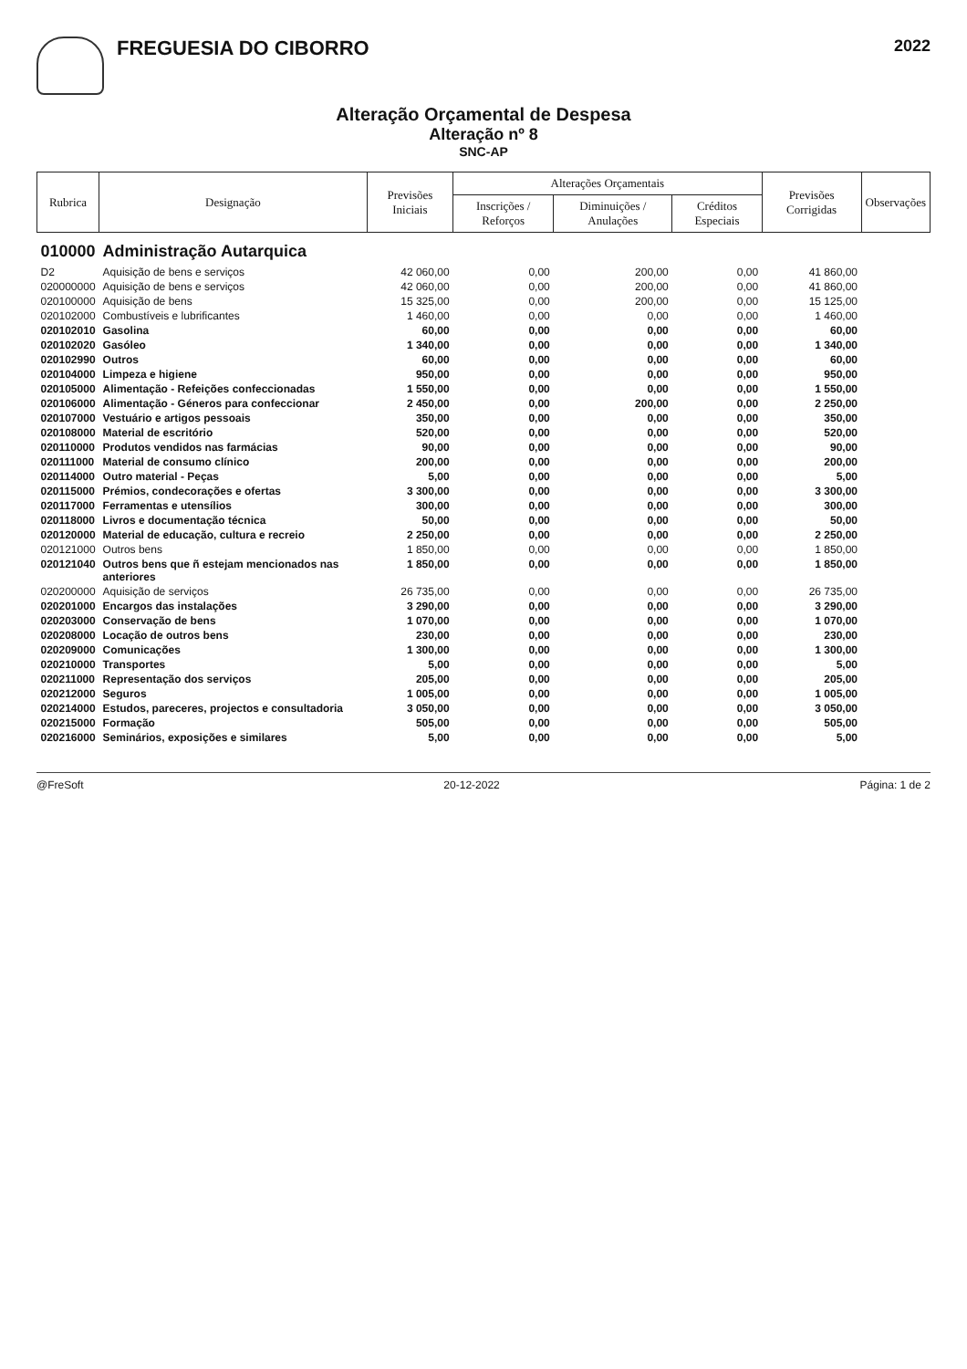FREGUESIA DO CIBORRO
2022
Alteração Orçamental de Despesa
Alteração nº 8
SNC-AP
| Rubrica | Designação | Previsões Iniciais | Alterações Orçamentais | | | Previsões Corrigidas | Observações |
| --- | --- | --- | --- | --- | --- | --- | --- |
| | | | Inscrições / Reforços | Diminuições / Anulações | Créditos Especiais | | |
| 010000 | Administração Autarquica | | | | | | |
| D2 | Aquisição de bens e serviços | 42 060,00 | 0,00 | 200,00 | 0,00 | 41 860,00 | |
| 020000000 | Aquisição de bens e serviços | 42 060,00 | 0,00 | 200,00 | 0,00 | 41 860,00 | |
| 020100000 | Aquisição de bens | 15 325,00 | 0,00 | 200,00 | 0,00 | 15 125,00 | |
| 020102000 | Combustíveis e lubrificantes | 1 460,00 | 0,00 | 0,00 | 0,00 | 1 460,00 | |
| 020102010 | Gasolina | 60,00 | 0,00 | 0,00 | 0,00 | 60,00 | |
| 020102020 | Gasóleo | 1 340,00 | 0,00 | 0,00 | 0,00 | 1 340,00 | |
| 020102990 | Outros | 60,00 | 0,00 | 0,00 | 0,00 | 60,00 | |
| 020104000 | Limpeza e higiene | 950,00 | 0,00 | 0,00 | 0,00 | 950,00 | |
| 020105000 | Alimentação - Refeições confeccionadas | 1 550,00 | 0,00 | 0,00 | 0,00 | 1 550,00 | |
| 020106000 | Alimentação - Géneros para confeccionar | 2 450,00 | 0,00 | 200,00 | 0,00 | 2 250,00 | |
| 020107000 | Vestuário e artigos pessoais | 350,00 | 0,00 | 0,00 | 0,00 | 350,00 | |
| 020108000 | Material de escritório | 520,00 | 0,00 | 0,00 | 0,00 | 520,00 | |
| 020110000 | Produtos vendidos nas farmácias | 90,00 | 0,00 | 0,00 | 0,00 | 90,00 | |
| 020111000 | Material de consumo clínico | 200,00 | 0,00 | 0,00 | 0,00 | 200,00 | |
| 020114000 | Outro material - Peças | 5,00 | 0,00 | 0,00 | 0,00 | 5,00 | |
| 020115000 | Prémios, condecorações e ofertas | 3 300,00 | 0,00 | 0,00 | 0,00 | 3 300,00 | |
| 020117000 | Ferramentas e utensílios | 300,00 | 0,00 | 0,00 | 0,00 | 300,00 | |
| 020118000 | Livros e documentação técnica | 50,00 | 0,00 | 0,00 | 0,00 | 50,00 | |
| 020120000 | Material de educação, cultura e recreio | 2 250,00 | 0,00 | 0,00 | 0,00 | 2 250,00 | |
| 020121000 | Outros bens | 1 850,00 | 0,00 | 0,00 | 0,00 | 1 850,00 | |
| 020121040 | Outros bens que ñ estejam mencionados nas anteriores | 1 850,00 | 0,00 | 0,00 | 0,00 | 1 850,00 | |
| 020200000 | Aquisição de serviços | 26 735,00 | 0,00 | 0,00 | 0,00 | 26 735,00 | |
| 020201000 | Encargos das instalações | 3 290,00 | 0,00 | 0,00 | 0,00 | 3 290,00 | |
| 020203000 | Conservação de bens | 1 070,00 | 0,00 | 0,00 | 0,00 | 1 070,00 | |
| 020208000 | Locação de outros bens | 230,00 | 0,00 | 0,00 | 0,00 | 230,00 | |
| 020209000 | Comunicações | 1 300,00 | 0,00 | 0,00 | 0,00 | 1 300,00 | |
| 020210000 | Transportes | 5,00 | 0,00 | 0,00 | 0,00 | 5,00 | |
| 020211000 | Representação dos serviços | 205,00 | 0,00 | 0,00 | 0,00 | 205,00 | |
| 020212000 | Seguros | 1 005,00 | 0,00 | 0,00 | 0,00 | 1 005,00 | |
| 020214000 | Estudos, pareceres, projectos e consultadoria | 3 050,00 | 0,00 | 0,00 | 0,00 | 3 050,00 | |
| 020215000 | Formação | 505,00 | 0,00 | 0,00 | 0,00 | 505,00 | |
| 020216000 | Seminários, exposições e similares | 5,00 | 0,00 | 0,00 | 0,00 | 5,00 | |
@FreSoft 20-12-2022 Página: 1 de 2